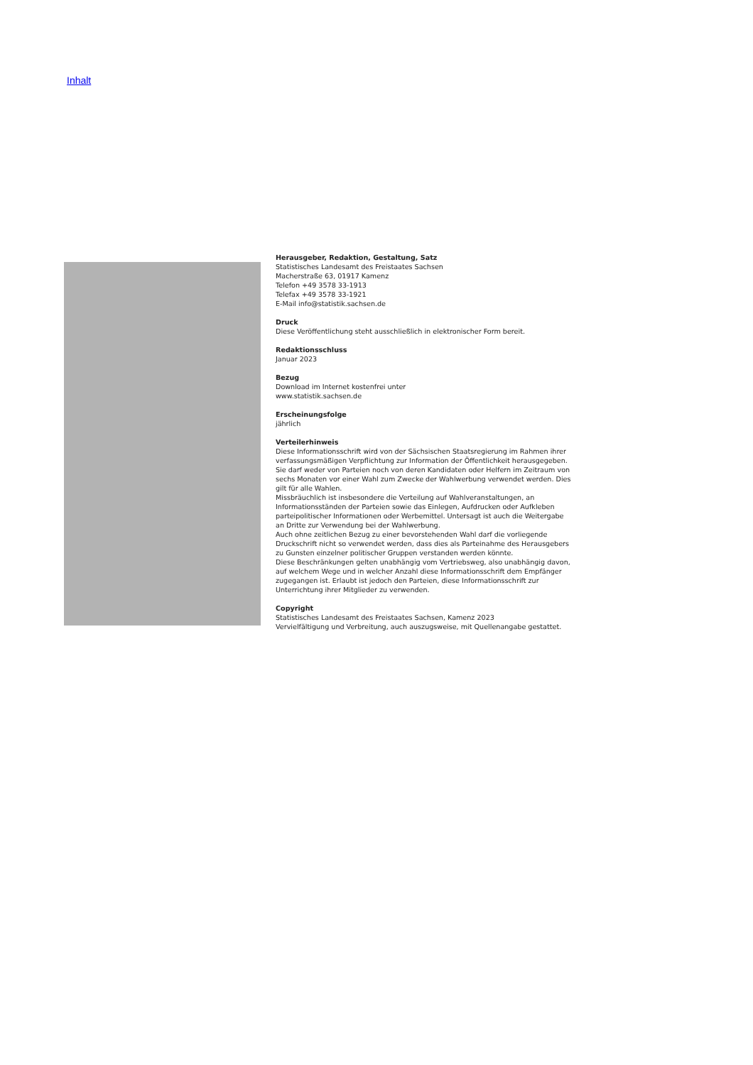Inhalt
Herausgeber, Redaktion, Gestaltung, Satz
Statistisches Landesamt des Freistaates Sachsen
Macherstraße 63, 01917 Kamenz
Telefon +49 3578 33-1913
Telefax +49 3578 33-1921
E-Mail info@statistik.sachsen.de
Druck
Diese Veröffentlichung steht ausschließlich in elektronischer Form bereit.
Redaktionsschluss
Januar 2023
Bezug
Download im Internet kostenfrei unter
www.statistik.sachsen.de
Erscheinungsfolge
jährlich
Verteilerhinweis
Diese Informationsschrift wird von der Sächsischen Staatsregierung im Rahmen ihrer verfassungsmäßigen Verpflichtung zur Information der Öffentlichkeit herausgegeben. Sie darf weder von Parteien noch von deren Kandidaten oder Helfern im Zeitraum von sechs Monaten vor einer Wahl zum Zwecke der Wahlwerbung verwendet werden. Dies gilt für alle Wahlen.
Missbräuchlich ist insbesondere die Verteilung auf Wahlveranstaltungen, an Informationsständen der Parteien sowie das Einlegen, Aufdrucken oder Aufkleben parteipolitischer Informationen oder Werbemittel. Untersagt ist auch die Weitergabe an Dritte zur Verwendung bei der Wahlwerbung.
Auch ohne zeitlichen Bezug zu einer bevorstehenden Wahl darf die vorliegende Druckschrift nicht so verwendet werden, dass dies als Parteinahme des Herausgebers zu Gunsten einzelner politischer Gruppen verstanden werden könnte.
Diese Beschränkungen gelten unabhängig vom Vertriebsweg, also unabhängig davon, auf welchem Wege und in welcher Anzahl diese Informationsschrift dem Empfänger zugegangen ist. Erlaubt ist jedoch den Parteien, diese Informationsschrift zur Unterrichtung ihrer Mitglieder zu verwenden.
Copyright
Statistisches Landesamt des Freistaates Sachsen, Kamenz 2023
Vervielfältigung und Verbreitung, auch auszugsweise, mit Quellenangabe gestattet.